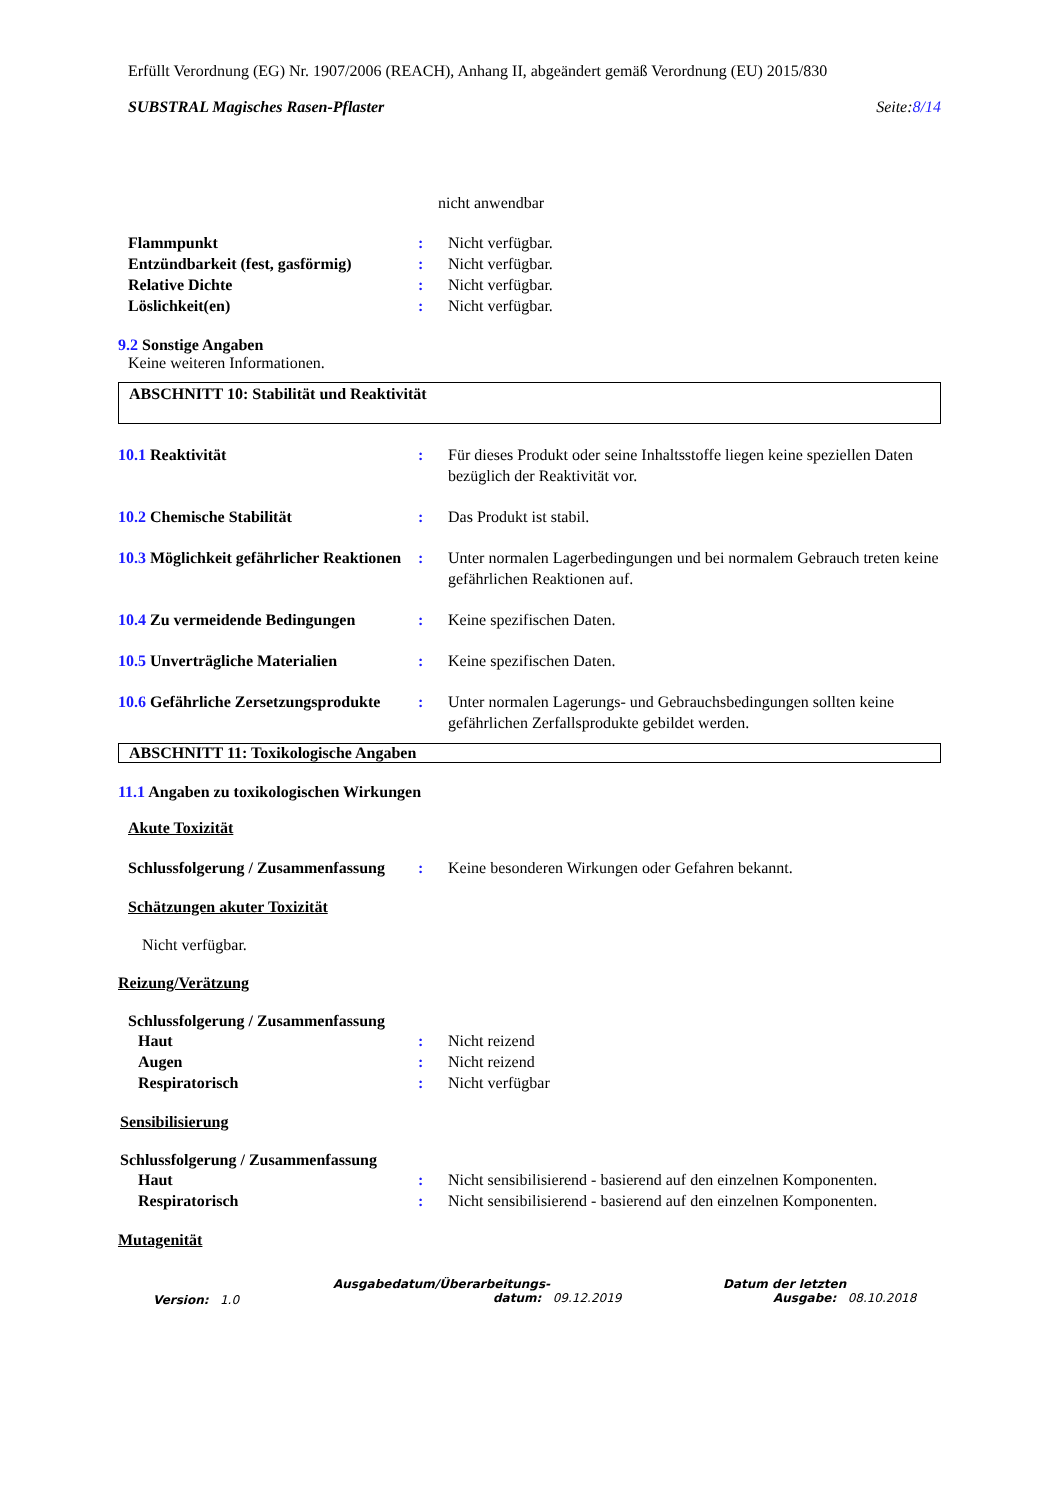Erfüllt Verordnung (EG) Nr. 1907/2006 (REACH), Anhang II, abgeändert gemäß Verordnung (EU) 2015/830
SUBSTRAL Magisches Rasen-Pflaster Seite:8/14
nicht anwendbar
Flammpunkt : Nicht verfügbar.
Entzündbarkeit (fest, gasförmig)
: Nicht verfügbar.
Relative Dichte : Nicht verfügbar.
Löslichkeit(en) : Nicht verfügbar.
9.2 Sonstige Angaben
Keine weiteren Informationen.
ABSCHNITT 10: Stabilität und Reaktivität
10.1 Reaktivität : Für dieses Produkt oder seine Inhaltsstoffe liegen keine speziellen Daten bezüglich der Reaktivität vor.
10.2 Chemische Stabilität : Das Produkt ist stabil.
10.3 Möglichkeit gefährlicher Reaktionen
: Unter normalen Lagerbedingungen und bei normalem Gebrauch treten keine gefährlichen Reaktionen auf.
10.4 Zu vermeidende Bedingungen : Keine spezifischen Daten.
10.5 Unverträgliche Materialien : Keine spezifischen Daten.
10.6 Gefährliche Zersetzungsprodukte
: Unter normalen Lagerungs- und Gebrauchsbedingungen sollten keine gefährlichen Zerfallsprodukte gebildet werden.
ABSCHNITT 11: Toxikologische Angaben
11.1 Angaben zu toxikologischen Wirkungen
Akute Toxizität
Schlussfolgerung / Zusammenfassung
: Keine besonderen Wirkungen oder Gefahren bekannt.
Schätzungen akuter Toxizität
Nicht verfügbar.
Reizung/Verätzung
Schlussfolgerung / Zusammenfassung
Haut : Nicht reizend
Augen : Nicht reizend
Respiratorisch : Nicht verfügbar
Sensibilisierung
Schlussfolgerung / Zusammenfassung
Haut : Nicht sensibilisierend - basierend auf den einzelnen Komponenten.
Respiratorisch : Nicht sensibilisierend - basierend auf den einzelnen Komponenten.
Mutagenität
Version: 1.0
Ausgabedatum/Überarbeitungs-
datum: 09.12.2019
Datum der letzten
Ausgabe: 08.10.2018